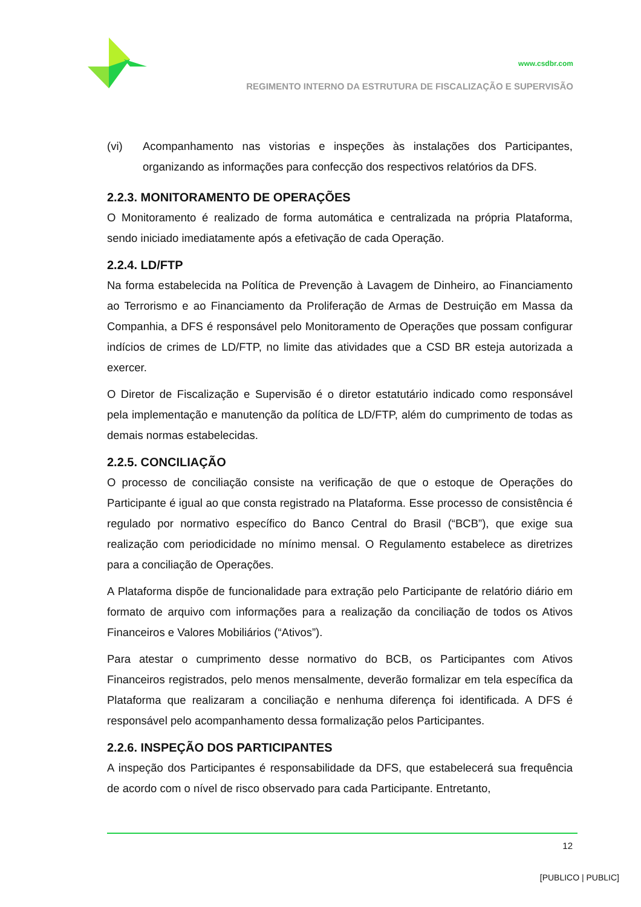www.csdbr.com
REGIMENTO INTERNO DA ESTRUTURA DE FISCALIZAÇÃO E SUPERVISÃO
(vi) Acompanhamento nas vistorias e inspeções às instalações dos Participantes, organizando as informações para confecção dos respectivos relatórios da DFS.
2.2.3. MONITORAMENTO DE OPERAÇÕES
O Monitoramento é realizado de forma automática e centralizada na própria Plataforma, sendo iniciado imediatamente após a efetivação de cada Operação.
2.2.4. LD/FTP
Na forma estabelecida na Política de Prevenção à Lavagem de Dinheiro, ao Financiamento ao Terrorismo e ao Financiamento da Proliferação de Armas de Destruição em Massa da Companhia, a DFS é responsável pelo Monitoramento de Operações que possam configurar indícios de crimes de LD/FTP, no limite das atividades que a CSD BR esteja autorizada a exercer.
O Diretor de Fiscalização e Supervisão é o diretor estatutário indicado como responsável pela implementação e manutenção da política de LD/FTP, além do cumprimento de todas as demais normas estabelecidas.
2.2.5. CONCILIAÇÃO
O processo de conciliação consiste na verificação de que o estoque de Operações do Participante é igual ao que consta registrado na Plataforma. Esse processo de consistência é regulado por normativo específico do Banco Central do Brasil (“BCB”), que exige sua realização com periodicidade no mínimo mensal. O Regulamento estabelece as diretrizes para a conciliação de Operações.
A Plataforma dispõe de funcionalidade para extração pelo Participante de relatório diário em formato de arquivo com informações para a realização da conciliação de todos os Ativos Financeiros e Valores Mobiliários (“Ativos”).
Para atestar o cumprimento desse normativo do BCB, os Participantes com Ativos Financeiros registrados, pelo menos mensalmente, deverão formalizar em tela específica da Plataforma que realizaram a conciliação e nenhuma diferença foi identificada. A DFS é responsável pelo acompanhamento dessa formalização pelos Participantes.
2.2.6. INSPEÇÃO DOS PARTICIPANTES
A inspeção dos Participantes é responsabilidade da DFS, que estabelecerá sua frequência de acordo com o nível de risco observado para cada Participante. Entretanto,
12
[PUBLICO | PUBLIC]